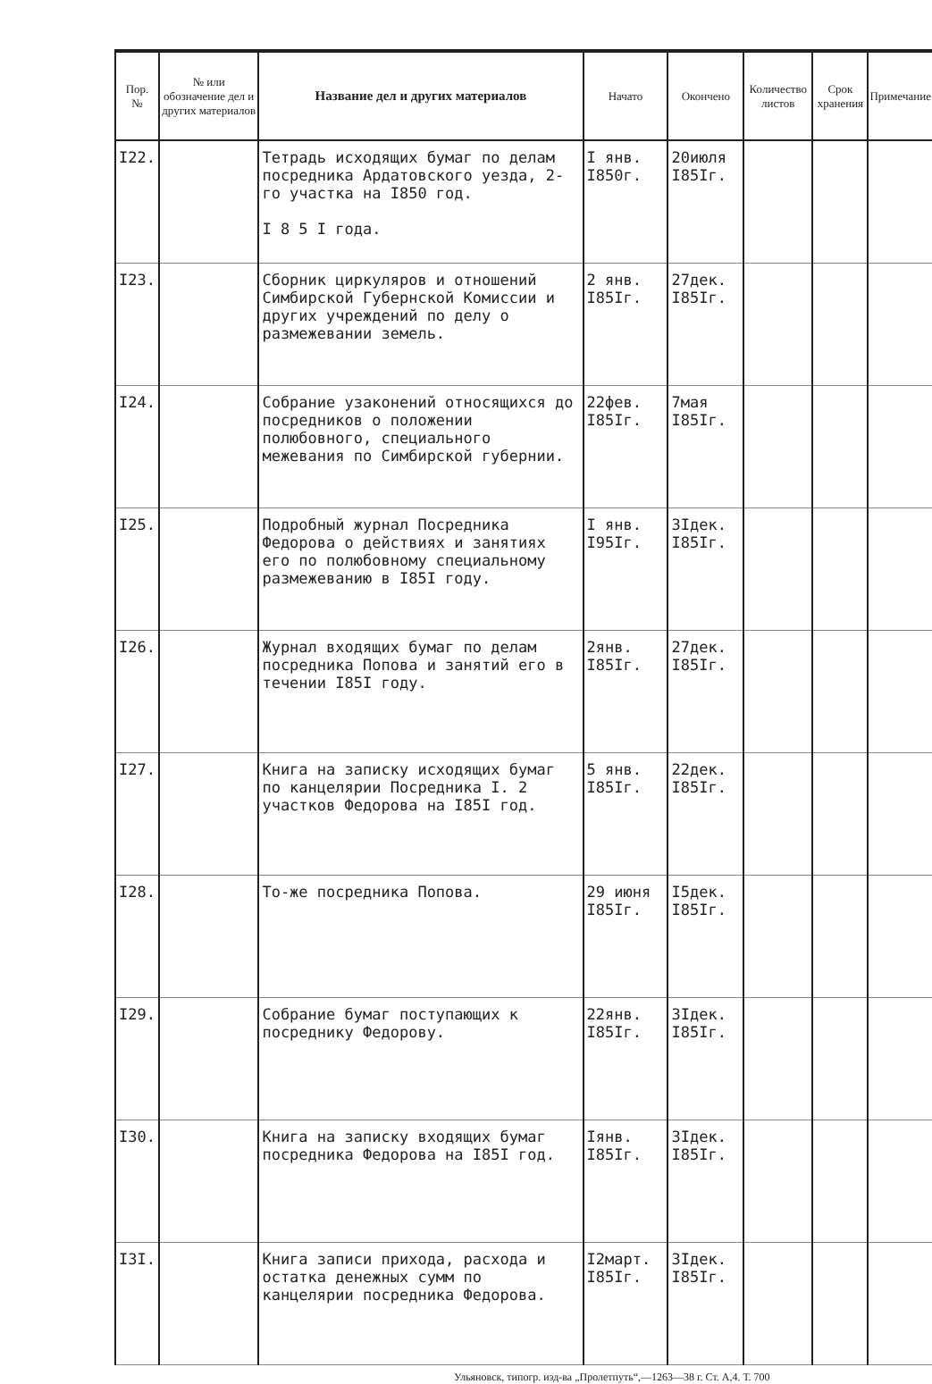| Пор. № | № или обозначение дел и других материалов | Название дел и других материалов | Начато | Окончено | Количество листов | Срок хранения | Примечание |
| --- | --- | --- | --- | --- | --- | --- | --- |
| I22. | | Тетрадь исходящих бумаг по делам посредника Ардатовского уезда, 2-го участка на I850 год. I 8 5 I года. | I янв. I850г. | 20июля I85Iг. | | | |
| I23. | | Сборник циркуляров и отношений Симбирской Губернской Комиссии и других учреждений по делу о размежевании земель. | 2 янв. I85Iг. | 27дек. I85Iг. | | | |
| I24. | | Собрание узаконений относящихся до посредников о положении полюбовного, специального межевания по Симбирской губернии. | 22фев. I85Iг. | 7мая I85Iг. | | | |
| I25. | | Подробный журнал Посредника Федорова о действиях и занятиях его по полюбовному специальному размежеванию в I85I году. | I янв. I95Iг. | 3Iдек. I85Iг. | | | |
| I26. | | Журнал входящих бумаг по делам посредника Попова и занятий его в течении I85I году. | 2янв. I85Iг. | 27дек. I85Iг. | | | |
| I27. | | Книга на записку исходящих бумаг по канцелярии Посредника I. 2 участков Федорова на I85I год. | 5 янв. I85Iг. | 22дек. I85Iг. | | | |
| I28. | | То-же посредника Попова. | 29 июня I85Iг. | I5дек. I85Iг. | | | |
| I29. | | Собрание бумаг поступающих к посреднику Федорову. | 22янв. I85Iг. | 3Iдек. I85Iг. | | | |
| I30. | | Книга на записку входящих бумаг посредника Федорова на I85I год. | Iянв. I85Iг. | 3Iдек. I85Iг. | | | |
| I3I. | | Книга записи прихода, расхода и остатка денежных сумм по канцелярии посредника Федорова. | I2март. I85Iг. | 3Iдек. I85Iг. | | | |
Ульяновск, типогр. изд-ва „Пролетпуть“,—1263—38 г. Ст. А,4. Т. 700